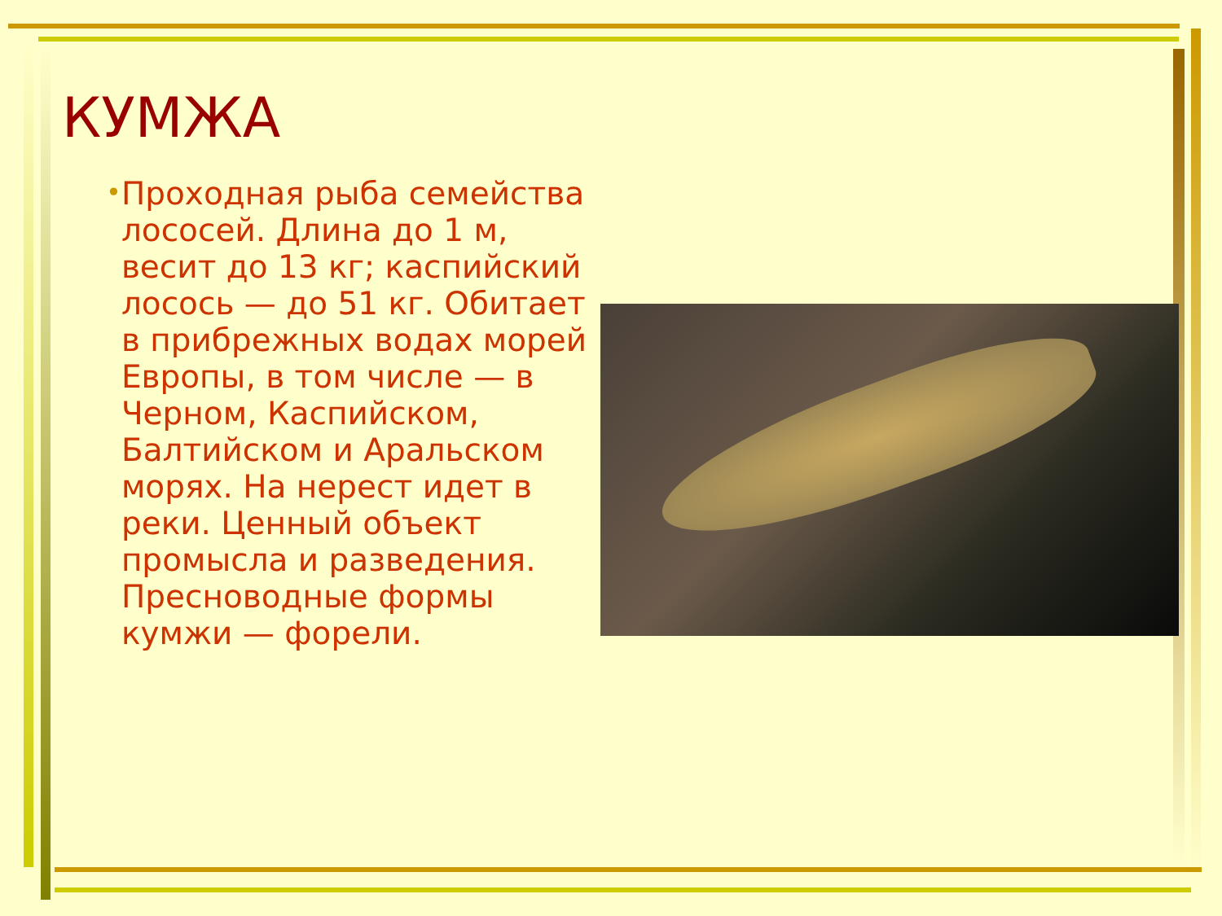КУМЖА
•
Проходная рыба семейства лососей. Длина до 1 м, весит до 13 кг; каспийский лосось — до 51 кг. Обитает в прибрежных водах морей Европы, в том числе — в Черном, Каспийском, Балтийском и Аральском морях. На нерест идет в реки. Ценный объект промысла и разведения. Пресноводные формы кумжи — форели.